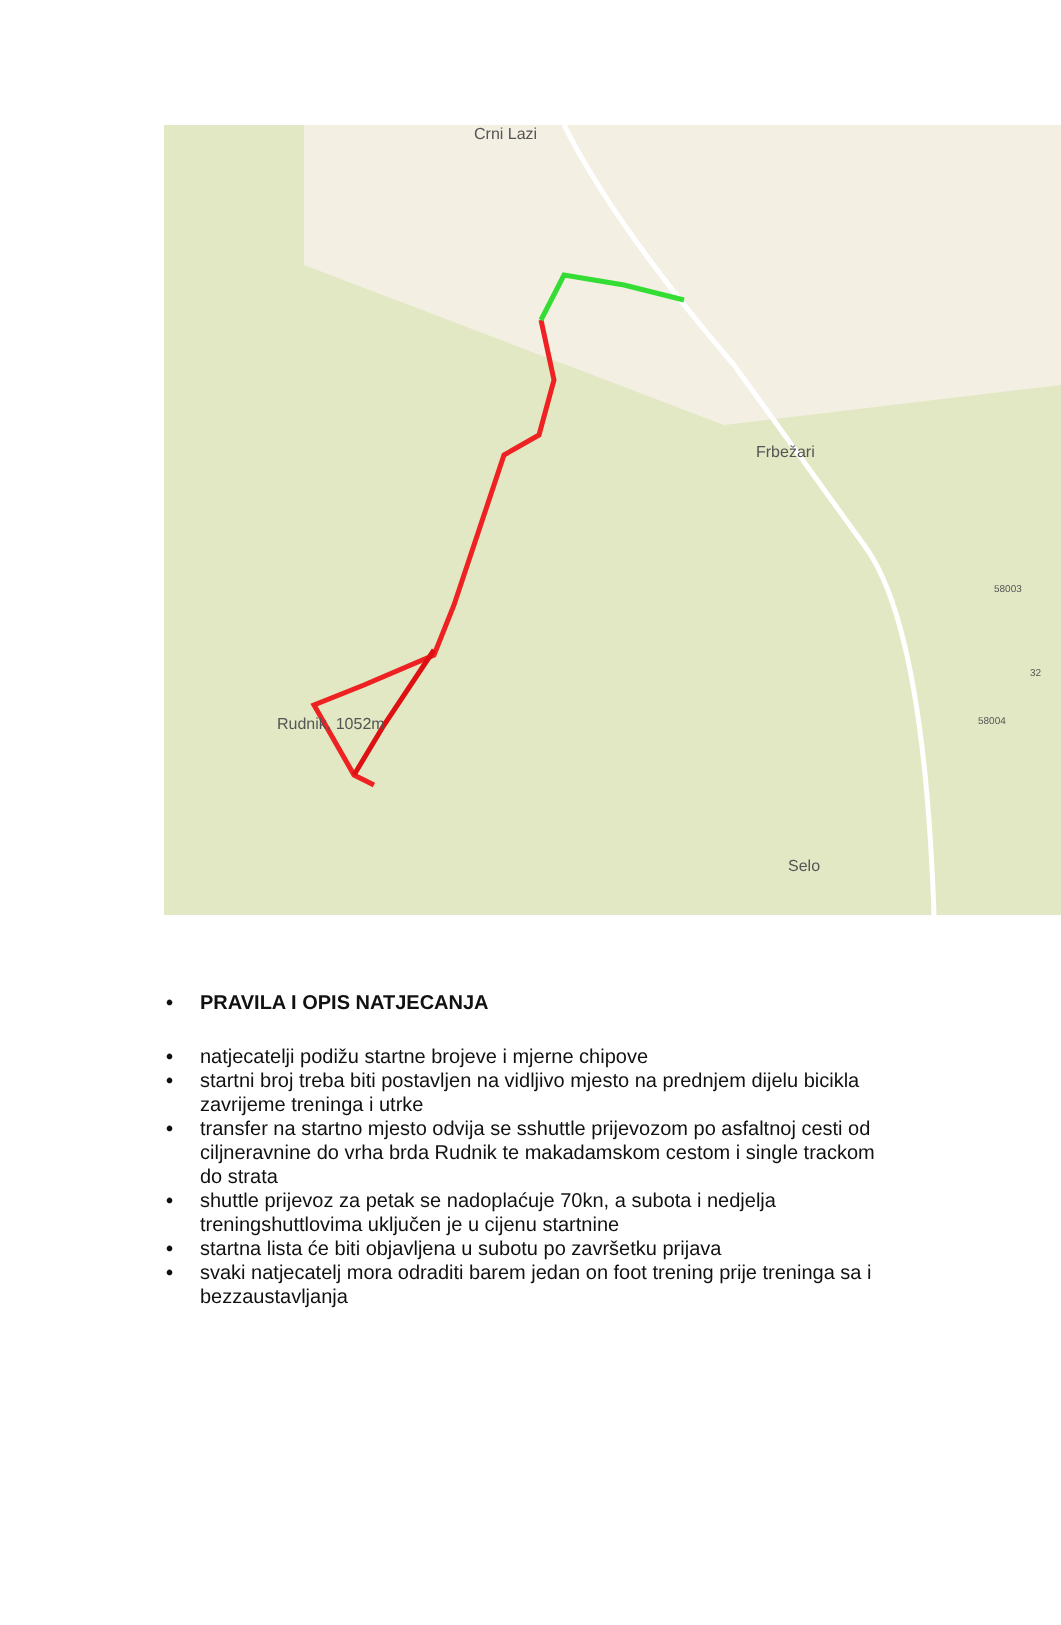Crni Lazi
Frbežari
Rudnik, 1052m
Selo
58003
58004
32
• PRAVILA I OPIS NATJECANJA
• natjecatelji podižu startne brojeve i mjerne chipove
• startni broj treba biti postavljen na vidljivo mjesto na prednjem dijelu bicikla zavrijeme treninga i utrke
• transfer na startno mjesto odvija se sshuttle prijevozom po asfaltnoj cesti od ciljneravnine do vrha brda Rudnik te makadamskom cestom i single trackom do strata
• shuttle prijevoz za petak se nadoplaćuje 70kn, a subota i nedjelja treningshuttlovima uključen je u cijenu startnine
• startna lista će biti objavljena u subotu po završetku prijava
• svaki natjecatelj mora odraditi barem jedan on foot trening prije treninga sa i bezzaustavljanja